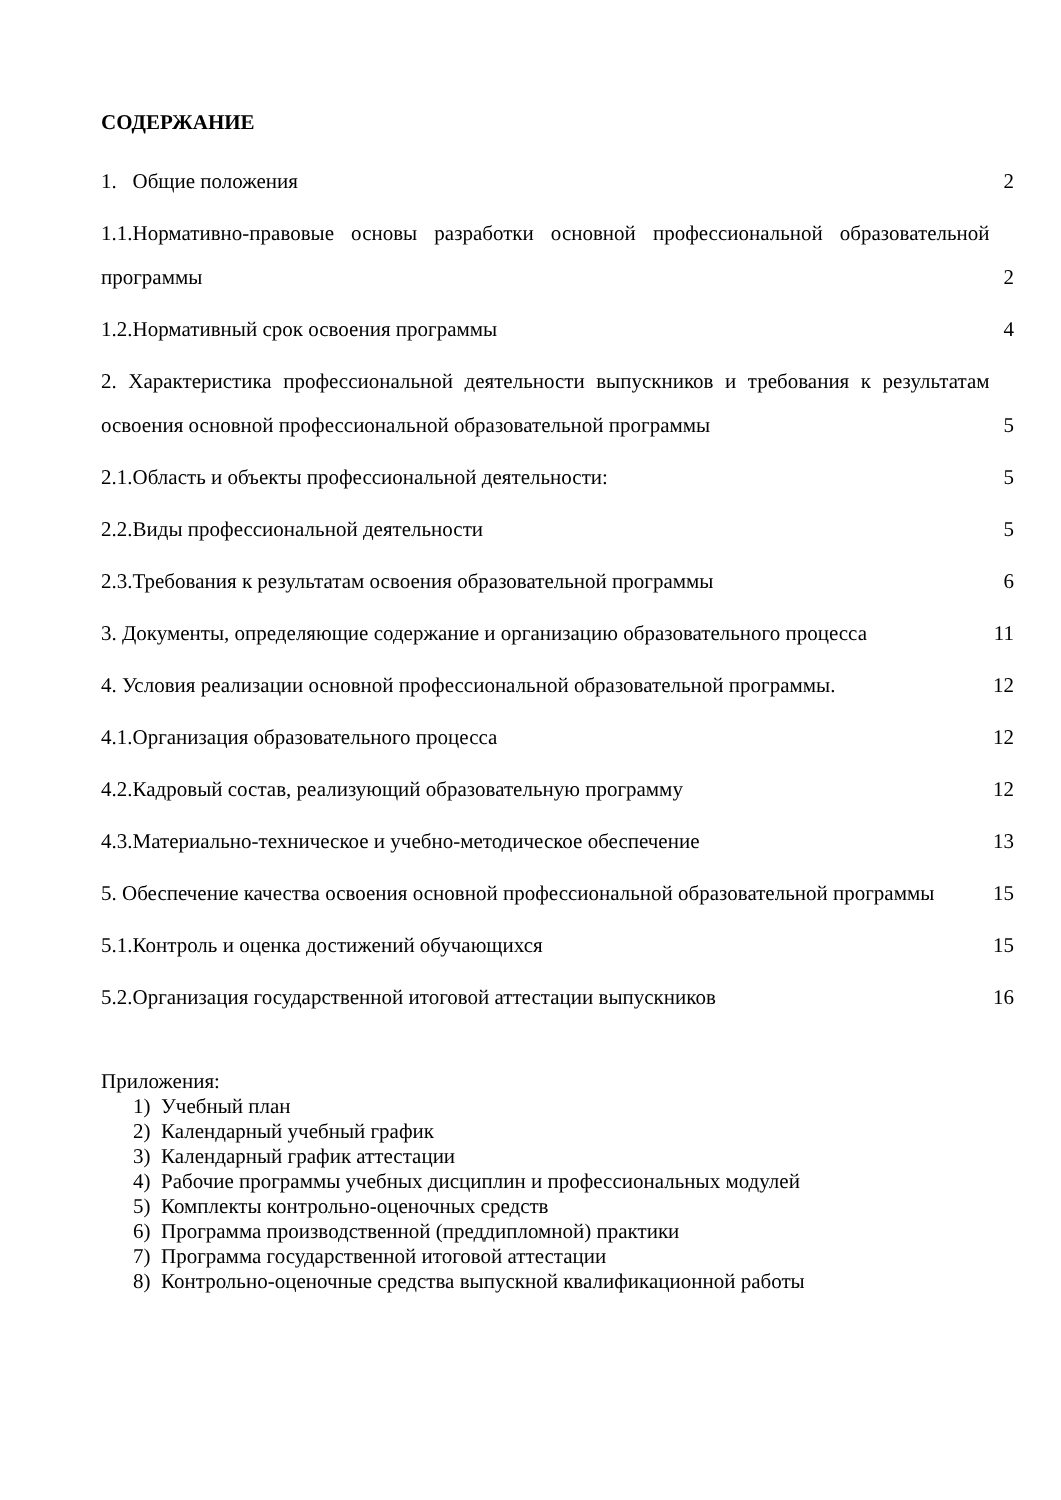СОДЕРЖАНИЕ
1. Общие положения 2
1.1.Нормативно-правовые основы разработки основной профессиональной образовательной программы 2
1.2.Нормативный срок освоения программы 4
2. Характеристика профессиональной деятельности выпускников и требования к результатам освоения основной профессиональной образовательной программы 5
2.1.Область и объекты профессиональной деятельности: 5
2.2.Виды профессиональной деятельности 5
2.3.Требования к результатам освоения образовательной программы 6
3. Документы, определяющие содержание и организацию образовательного процесса 11
4. Условия реализации основной профессиональной образовательной программы. 12
4.1.Организация образовательного процесса 12
4.2.Кадровый состав, реализующий образовательную программу 12
4.3.Материально-техническое и учебно-методическое обеспечение 13
5. Обеспечение качества освоения основной профессиональной образовательной программы 15
5.1.Контроль и оценка достижений обучающихся 15
5.2.Организация государственной итоговой аттестации выпускников 16
Приложения:
1) Учебный план
2) Календарный учебный график
3) Календарный график аттестации
4) Рабочие программы учебных дисциплин и профессиональных модулей
5) Комплекты контрольно-оценочных средств
6) Программа производственной (преддипломной) практики
7) Программа государственной итоговой аттестации
8) Контрольно-оценочные средства выпускной квалификационной работы